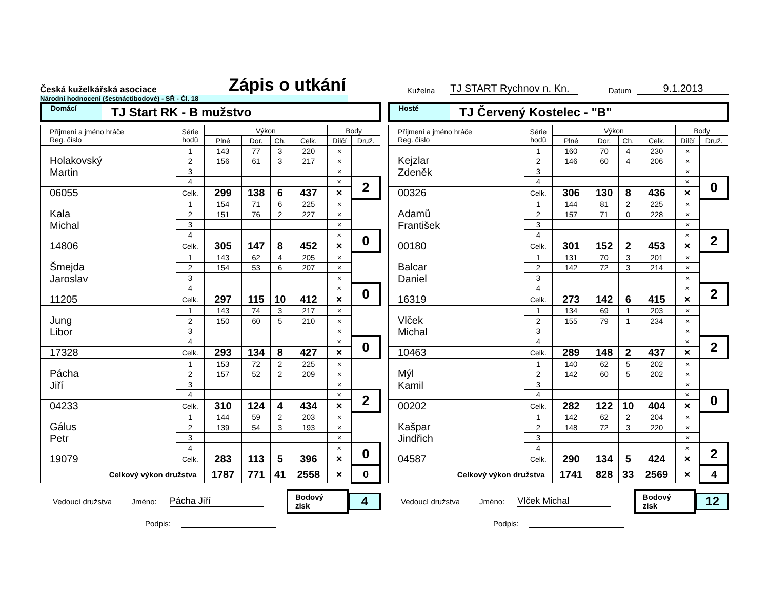Česká kuželkářská asociace
Zápis o utkání
Kuželna
TJ START Rychnov n. Kn.
Datum
9.1.2013
Národní hodnocení (šestnáctibodové) - SŘ - Čl. 18
Domácí TJ Start RK - B mužstvo
| Příjmení a jméno hráče Reg. číslo | Série hodů | Výkon | | | | Body | |
| | | Plné | Dor. | Ch. | Celk. | Dílčí | Druž. |
| Holakovský Martin | 1 | 143 | 77 | 3 | 220 | × | |
| | 2 | 156 | 61 | 3 | 217 | × | |
| | 3 | | | | | × | |
| | 4 | | | | | × | 2 |
| 06055 | Celk. | 299 | 138 | 6 | 437 | × | |
| Kala Michal | 1 | 154 | 71 | 6 | 225 | × | |
| | 2 | 151 | 76 | 2 | 227 | × | |
| | 3 | | | | | × | |
| | 4 | | | | | × | 0 |
| 14806 | Celk. | 305 | 147 | 8 | 452 | × | |
| Šmejda Jaroslav | 1 | 143 | 62 | 4 | 205 | × | |
| | 2 | 154 | 53 | 6 | 207 | × | |
| | 3 | | | | | × | |
| | 4 | | | | | × | 0 |
| 11205 | Celk. | 297 | 115 | 10 | 412 | × | |
| Jung Libor | 1 | 143 | 74 | 3 | 217 | × | |
| | 2 | 150 | 60 | 5 | 210 | × | |
| | 3 | | | | | × | |
| | 4 | | | | | × | 0 |
| 17328 | Celk. | 293 | 134 | 8 | 427 | × | |
| Pácha Jiří | 1 | 153 | 72 | 2 | 225 | × | |
| | 2 | 157 | 52 | 2 | 209 | × | |
| | 3 | | | | | × | |
| | 4 | | | | | × | 2 |
| 04233 | Celk. | 310 | 124 | 4 | 434 | × | |
| Gálus Petr | 1 | 144 | 59 | 2 | 203 | × | |
| | 2 | 139 | 54 | 3 | 193 | × | |
| | 3 | | | | | × | |
| | 4 | | | | | × | 0 |
| 19079 | Celk. | 283 | 113 | 5 | 396 | × | |
| Celkový výkon družstva | | 1787 | 771 | 41 | 2558 | × | 0 |
Vedoucí družstva Jméno: Pácha Jiří Bodový zisk 4
Podpis:
Hosté TJ Červený Kostelec - "B"
| Příjmení a jméno hráče Reg. číslo | Série hodů | Výkon | | | | Body | |
| | | Plné | Dor. | Ch. | Celk. | Dílčí | Druž. |
| Kejzlar Zdeněk | 1 | 160 | 70 | 4 | 230 | × | |
| | 2 | 146 | 60 | 4 | 206 | × | |
| | 3 | | | | | × | |
| | 4 | | | | | × | 0 |
| 00326 | Celk. | 306 | 130 | 8 | 436 | × | |
| Adamů František | 1 | 144 | 81 | 2 | 225 | × | |
| | 2 | 157 | 71 | 0 | 228 | × | |
| | 3 | | | | | × | |
| | 4 | | | | | × | 2 |
| 00180 | Celk. | 301 | 152 | 2 | 453 | × | |
| Balcar Daniel | 1 | 131 | 70 | 3 | 201 | × | |
| | 2 | 142 | 72 | 3 | 214 | × | |
| | 3 | | | | | × | |
| | 4 | | | | | × | 2 |
| 16319 | Celk. | 273 | 142 | 6 | 415 | × | |
| Vlček Michal | 1 | 134 | 69 | 1 | 203 | × | |
| | 2 | 155 | 79 | 1 | 234 | × | |
| | 3 | | | | | × | |
| | 4 | | | | | × | 2 |
| 10463 | Celk. | 289 | 148 | 2 | 437 | × | |
| Mýl Kamil | 1 | 140 | 62 | 5 | 202 | × | |
| | 2 | 142 | 60 | 5 | 202 | × | |
| | 3 | | | | | × | |
| | 4 | | | | | × | 0 |
| 00202 | Celk. | 282 | 122 | 10 | 404 | × | |
| Kašpar Jindřich | 1 | 142 | 62 | 2 | 204 | × | |
| | 2 | 148 | 72 | 3 | 220 | × | |
| | 3 | | | | | × | |
| | 4 | | | | | × | 2 |
| 04587 | Celk. | 290 | 134 | 5 | 424 | × | |
| Celkový výkon družstva | | 1741 | 828 | 33 | 2569 | × | 4 |
Vedoucí družstva Jméno: Vlček Michal Bodový zisk 12
Podpis: